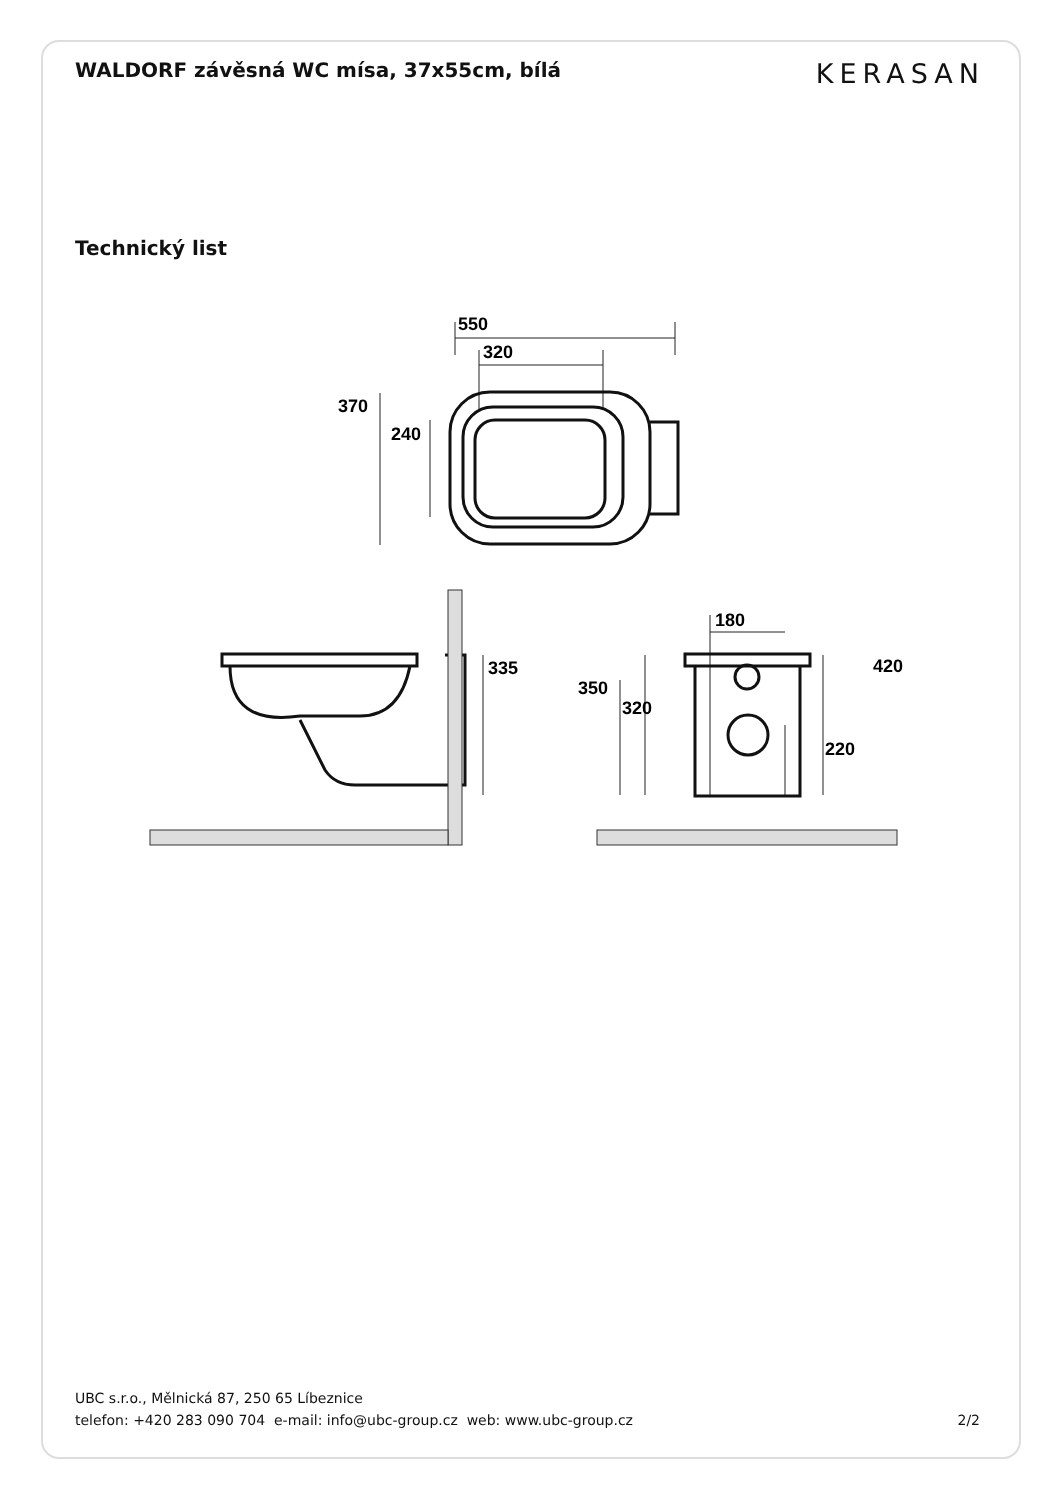WALDORF závěsná WC mísa, 37x55cm, bílá
KERASAN
Technický list
550
320
370
240
335
180
420
350
320
220
UBC s.r.o., Mělnická 87, 250 65 Líbeznice
telefon: +420 283 090 704 e-mail: info@ubc-group.cz web: www.ubc-group.cz 2/2